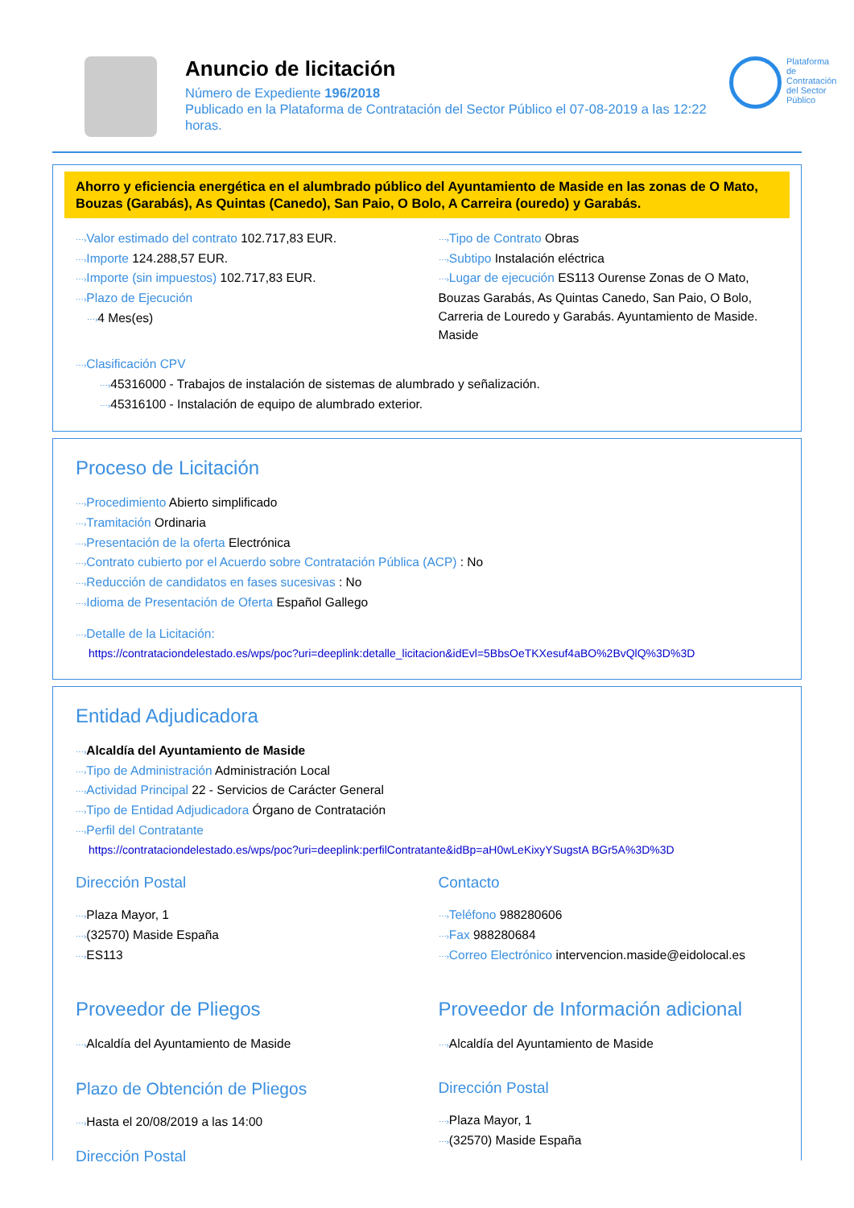Anuncio de licitación
Número de Expediente 196/2018
Publicado en la Plataforma de Contratación del Sector Público el 07-08-2019 a las 12:22 horas.
Plataforma de Contratación del Sector Público
Ahorro y eficiencia energética en el alumbrado público del Ayuntamiento de Maside en las zonas de O Mato, Bouzas (Garabás), As Quintas (Canedo), San Paio, O Bolo, A Carreira (ouredo) y Garabás.
⋯›Valor estimado del contrato 102.717,83 EUR.
⋯›Importe 124.288,57 EUR.
⋯›Importe (sin impuestos) 102.717,83 EUR.
⋯›Plazo de Ejecución
⋯›4 Mes(es)
⋯›Tipo de Contrato Obras
⋯›Subtipo Instalación eléctrica
⋯›Lugar de ejecución ES113 Ourense Zonas de O Mato, Bouzas Garabás, As Quintas Canedo, San Paio, O Bolo, Carreria de Louredo y Garabás. Ayuntamiento de Maside. Maside
⋯›Clasificación CPV
⋯›45316000 - Trabajos de instalación de sistemas de alumbrado y señalización.
⋯›45316100 - Instalación de equipo de alumbrado exterior.
Proceso de Licitación
⋯›Procedimiento Abierto simplificado
⋯›Tramitación Ordinaria
⋯›Presentación de la oferta Electrónica
⋯›Contrato cubierto por el Acuerdo sobre Contratación Pública (ACP) : No
⋯›Reducción de candidatos en fases sucesivas : No
⋯›Idioma de Presentación de Oferta Español Gallego
⋯›Detalle de la Licitación:
https://contrataciondelestado.es/wps/poc?uri=deeplink:detalle_licitacion&idEvl=5BbsOeTKXesuf4aBO%2BvQlQ%3D%3D
Entidad Adjudicadora
⋯›Alcaldía del Ayuntamiento de Maside
⋯›Tipo de Administración Administración Local
⋯›Actividad Principal 22 - Servicios de Carácter General
⋯›Tipo de Entidad Adjudicadora Órgano de Contratación
⋯›Perfil del Contratante
https://contrataciondelestado.es/wps/poc?uri=deeplink:perfilContratante&idBp=aH0wLeKixyYSugstA BGr5A%3D%3D
Dirección Postal
⋯›Plaza Mayor, 1
⋯›(32570) Maside España
⋯›ES113
Proveedor de Pliegos
⋯›Alcaldía del Ayuntamiento de Maside
Plazo de Obtención de Pliegos
⋯›Hasta el 20/08/2019 a las 14:00
Dirección Postal
Contacto
⋯›Teléfono 988280606
⋯›Fax 988280684
⋯›Correo Electrónico intervencion.maside@eidolocal.es
Proveedor de Información adicional
⋯›Alcaldía del Ayuntamiento de Maside
Dirección Postal
⋯›Plaza Mayor, 1
⋯›(32570) Maside España